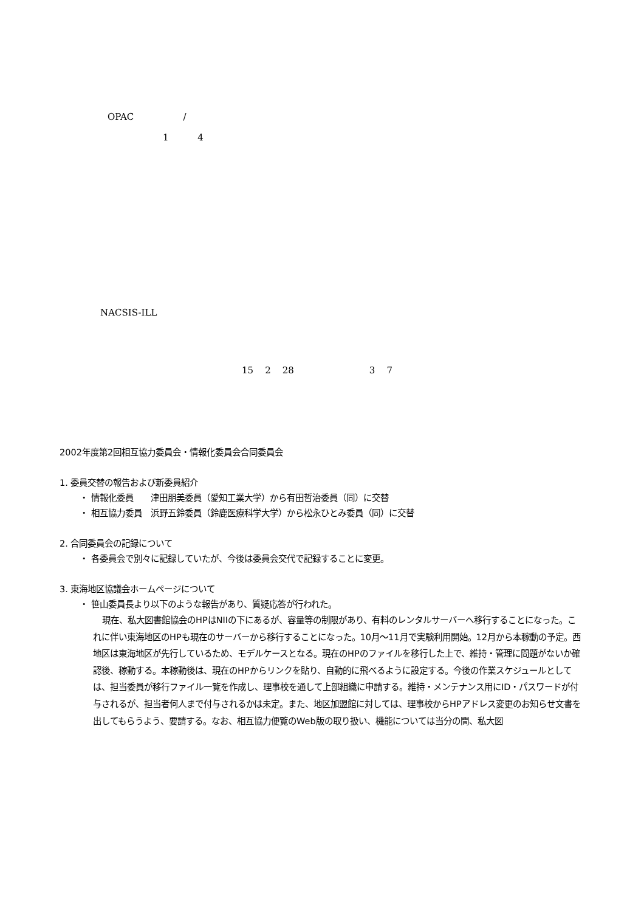OPAC /
1 4
NACSIS-ILL
15 2 28 3 7
2002年度第2回相互協力委員会・情報化委員会合同委員会
1. 委員交替の報告および新委員紹介
・ 情報化委員　　津田朋美委員（愛知工業大学）から有田哲治委員（同）に交替
・ 相互協力委員　浜野五鈴委員（鈴鹿医療科学大学）から松永ひとみ委員（同）に交替
2. 合同委員会の記録について
・ 各委員会で別々に記録していたが、今後は委員会交代で記録することに変更。
3. 東海地区協議会ホームページについて
・ 笹山委員長より以下のような報告があり、質疑応答が行われた。
現在、私大図書館協会のHPはNIIの下にあるが、容量等の制限があり、有料のレンタルサーバーへ移行することになった。これに伴い東海地区のHPも現在のサーバーから移行することになった。10月～11月で実験利用開始。12月から本稼動の予定。西地区は東海地区が先行しているため、モデルケースとなる。現在のHPのファイルを移行した上で、維持・管理に問題がないか確認後、稼動する。本稼動後は、現在のHPからリンクを貼り、自動的に飛べるように設定する。今後の作業スケジュールとしては、担当委員が移行ファイル一覧を作成し、理事校を通して上部組織に申請する。維持・メンテナンス用にID・パスワードが付与されるが、担当者何人まで付与されるかは未定。また、地区加盟館に対しては、理事校からHPアドレス変更のお知らせ文書を出してもらうよう、要請する。なお、相互協力便覧のWeb版の取り扱い、機能については当分の間、私大図